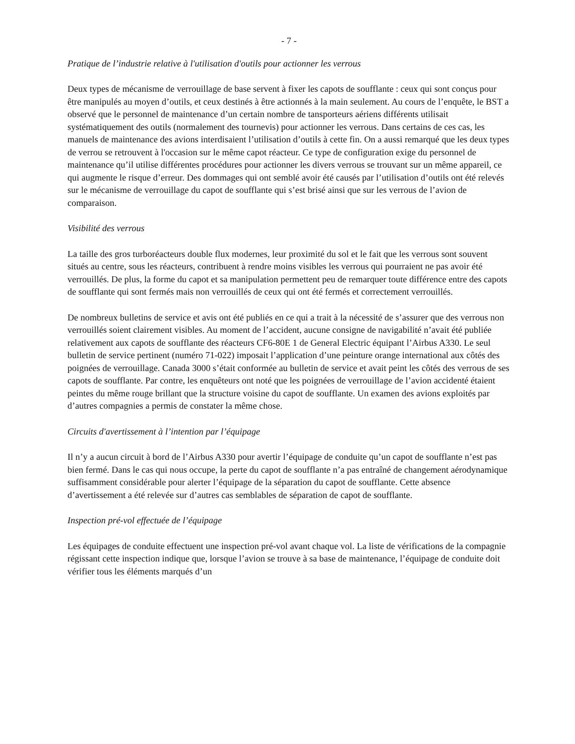- 7 -
Pratique de l’industrie relative à l'utilisation d'outils pour actionner les verrous
Deux types de mécanisme de verrouillage de base servent à fixer les capots de soufflante : ceux qui sont conçus pour être manipulés au moyen d’outils, et ceux destinés à être actionnés à la main seulement. Au cours de l’enquête, le BST a observé que le personnel de maintenance d’un certain nombre de tansporteurs aériens différents utilisait systématiquement des outils (normalement des tournevis) pour actionner les verrous. Dans certains de ces cas, les manuels de maintenance des avions interdisaient l’utilisation d’outils à cette fin. On a aussi remarqué que les deux types de verrou se retrouvent à l'occasion sur le même capot réacteur. Ce type de configuration exige du personnel de maintenance qu’il utilise différentes procédures pour actionner les divers verrous se trouvant sur un même appareil, ce qui augmente le risque d’erreur. Des dommages qui ont semblé avoir été causés par l’utilisation d’outils ont été relevés sur le mécanisme de verrouillage du capot de soufflante qui s’est brisé ainsi que sur les verrous de l’avion de comparaison.
Visibilité des verrous
La taille des gros turboréacteurs double flux modernes, leur proximité du sol et le fait que les verrous sont souvent situés au centre, sous les réacteurs, contribuent à rendre moins visibles les verrous qui pourraient ne pas avoir été verrouillés. De plus, la forme du capot et sa manipulation permettent peu de remarquer toute différence entre des capots de soufflante qui sont fermés mais non verrouillés de ceux qui ont été fermés et correctement verrouillés.
De nombreux bulletins de service et avis ont été publiés en ce qui a trait à la nécessité de s’assurer que des verrous non verrouillés soient clairement visibles. Au moment de l’accident, aucune consigne de navigabilité n’avait été publiée relativement aux capots de soufflante des réacteurs CF6-80E 1 de General Electric équipant l’Airbus A330. Le seul bulletin de service pertinent (numéro 71-022) imposait l’application d’une peinture orange international aux côtés des poignées de verrouillage. Canada 3000 s’était conformée au bulletin de service et avait peint les côtés des verrous de ses capots de soufflante. Par contre, les enquêteurs ont noté que les poignées de verrouillage de l’avion accidenté étaient peintes du même rouge brillant que la structure voisine du capot de soufflante. Un examen des avions exploités par d’autres compagnies a permis de constater la même chose.
Circuits d'avertissement à l’intention par l’équipage
Il n’y a aucun circuit à bord de l’Airbus A330 pour avertir l’équipage de conduite qu’un capot de soufflante n’est pas bien fermé. Dans le cas qui nous occupe, la perte du capot de soufflante n’a pas entraîné de changement aérodynamique suffisamment considérable pour alerter l’équipage de la séparation du capot de soufflante. Cette absence d’avertissement a été relevée sur d’autres cas semblables de séparation de capot de soufflante.
Inspection pré-vol effectuée de l’équipage
Les équipages de conduite effectuent une inspection pré-vol avant chaque vol. La liste de vérifications de la compagnie régissant cette inspection indique que, lorsque l’avion se trouve à sa base de maintenance, l’équipage de conduite doit vérifier tous les éléments marqués d’un